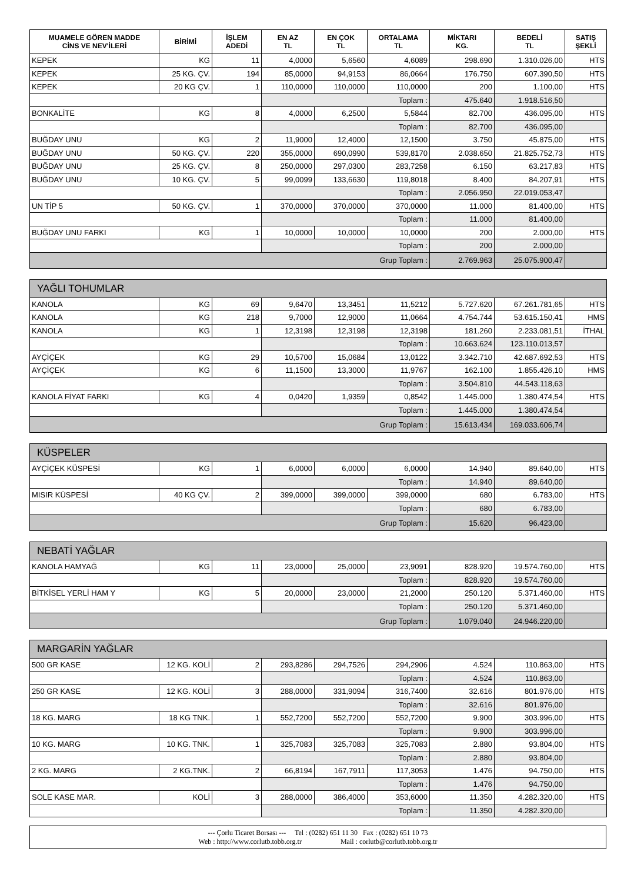| MUAMELE GÖREN MADDE CİNS VE NEV'İLERİ | BİRİMİ | İŞLEM ADEDİ | EN AZ TL | EN ÇOK TL | ORTALAMA TL | MİKTARI KG. | BEDELİ TL | SATIŞ ŞEKLİ |
| --- | --- | --- | --- | --- | --- | --- | --- | --- |
| KEPEK | KG | 11 | 4,0000 | 5,6560 | 4,6089 | 298.690 | 1.310.026,00 | HTS |
| KEPEK | 25 KG. ÇV. | 194 | 85,0000 | 94,9153 | 86,0664 | 176.750 | 607.390,50 | HTS |
| KEPEK | 20 KG ÇV. | 1 | 110,0000 | 110,0000 | 110,0000 | 200 | 1.100,00 | HTS |
| | | | Toplam : | | | 475.640 | 1.918.516,50 | |
| BONKALİTE | KG | 8 | 4,0000 | 6,2500 | 5,5844 | 82.700 | 436.095,00 | HTS |
| | | | Toplam : | | | 82.700 | 436.095,00 | |
| BUĞDAY UNU | KG | 2 | 11,9000 | 12,4000 | 12,1500 | 3.750 | 45.875,00 | HTS |
| BUĞDAY UNU | 50 KG. ÇV. | 220 | 355,0000 | 690,0990 | 539,8170 | 2.038.650 | 21.825.752,73 | HTS |
| BUĞDAY UNU | 25 KG. ÇV. | 8 | 250,0000 | 297,0300 | 283,7258 | 6.150 | 63.217,83 | HTS |
| BUĞDAY UNU | 10 KG. ÇV. | 5 | 99,0099 | 133,6630 | 119,8018 | 8.400 | 84.207,91 | HTS |
| | | | Toplam : | | | 2.056.950 | 22.019.053,47 | |
| UN TİP 5 | 50 KG. ÇV. | 1 | 370,0000 | 370,0000 | 370,0000 | 11.000 | 81.400,00 | HTS |
| | | | Toplam : | | | 11.000 | 81.400,00 | |
| BUĞDAY UNU FARKI | KG | 1 | 10,0000 | 10,0000 | 10,0000 | 200 | 2.000,00 | HTS |
| | | | Toplam : | | | 200 | 2.000,00 | |
| Grup Toplam : | | | | | | 2.769.963 | 25.075.900,47 | |
| YAĞLI TOHUMLAR | | | | | | | | |
| KANOLA | KG | 69 | 9,6470 | 13,3451 | 11,5212 | 5.727.620 | 67.261.781,65 | HTS |
| KANOLA | KG | 218 | 9,7000 | 12,9000 | 11,0664 | 4.754.744 | 53.615.150,41 | HMS |
| KANOLA | KG | 1 | 12,3198 | 12,3198 | 12,3198 | 181.260 | 2.233.081,51 | İTHAL |
| | | | Toplam : | | | 10.663.624 | 123.110.013,57 | |
| AYÇİÇEK | KG | 29 | 10,5700 | 15,0684 | 13,0122 | 3.342.710 | 42.687.692,53 | HTS |
| AYÇİÇEK | KG | 6 | 11,1500 | 13,3000 | 11,9767 | 162.100 | 1.855.426,10 | HMS |
| | | | Toplam : | | | 3.504.810 | 44.543.118,63 | |
| KANOLA FİYAT FARKI | KG | 4 | 0,0420 | 1,9359 | 0,8542 | 1.445.000 | 1.380.474,54 | HTS |
| | | | Toplam : | | | 1.445.000 | 1.380.474,54 | |
| Grup Toplam : | | | | | | 15.613.434 | 169.033.606,74 | |
| KÜSPELER | | | | | | | | |
| AYÇİÇEK KÜSPESİ | KG | 1 | 6,0000 | 6,0000 | 6,0000 | 14.940 | 89.640,00 | HTS |
| | | | Toplam : | | | 14.940 | 89.640,00 | |
| MISIR KÜSPESİ | 40 KG ÇV. | 2 | 399,0000 | 399,0000 | 399,0000 | 680 | 6.783,00 | HTS |
| | | | Toplam : | | | 680 | 6.783,00 | |
| Grup Toplam : | | | | | | 15.620 | 96.423,00 | |
| NEBATİ YAĞLAR | | | | | | | | |
| KANOLA HAMYAĞ | KG | 11 | 23,0000 | 25,0000 | 23,9091 | 828.920 | 19.574.760,00 | HTS |
| | | | Toplam : | | | 828.920 | 19.574.760,00 | |
| BİTKİSEL YERLİ HAM Y | KG | 5 | 20,0000 | 23,0000 | 21,2000 | 250.120 | 5.371.460,00 | HTS |
| | | | Toplam : | | | 250.120 | 5.371.460,00 | |
| Grup Toplam : | | | | | | 1.079.040 | 24.946.220,00 | |
| MARGARİN YAĞLAR | | | | | | | | |
| 500 GR KASE | 12 KG. KOLİ | 2 | 293,8286 | 294,7526 | 294,2906 | 4.524 | 110.863,00 | HTS |
| | | | Toplam : | | | 4.524 | 110.863,00 | |
| 250 GR KASE | 12 KG. KOLİ | 3 | 288,0000 | 331,9094 | 316,7400 | 32.616 | 801.976,00 | HTS |
| | | | Toplam : | | | 32.616 | 801.976,00 | |
| 18 KG. MARG | 18 KG TNK. | 1 | 552,7200 | 552,7200 | 552,7200 | 9.900 | 303.996,00 | HTS |
| | | | Toplam : | | | 9.900 | 303.996,00 | |
| 10 KG. MARG | 10 KG. TNK. | 1 | 325,7083 | 325,7083 | 325,7083 | 2.880 | 93.804,00 | HTS |
| | | | Toplam : | | | 2.880 | 93.804,00 | |
| 2 KG. MARG | 2 KG.TNK. | 2 | 66,8194 | 167,7911 | 117,3053 | 1.476 | 94.750,00 | HTS |
| | | | Toplam : | | | 1.476 | 94.750,00 | |
| SOLE KASE MAR. | KOLİ | 3 | 288,0000 | 386,4000 | 353,6000 | 11.350 | 4.282.320,00 | HTS |
| | | | Toplam : | | | 11.350 | 4.282.320,00 | |
--- Çorlu Ticaret Borsası --- Tel : (0282) 651 11 30 Fax : (0282) 651 10 73
Web : http://www.corlutb.tobb.org.tr Mail : corlutb@corlutb.tobb.org.tr